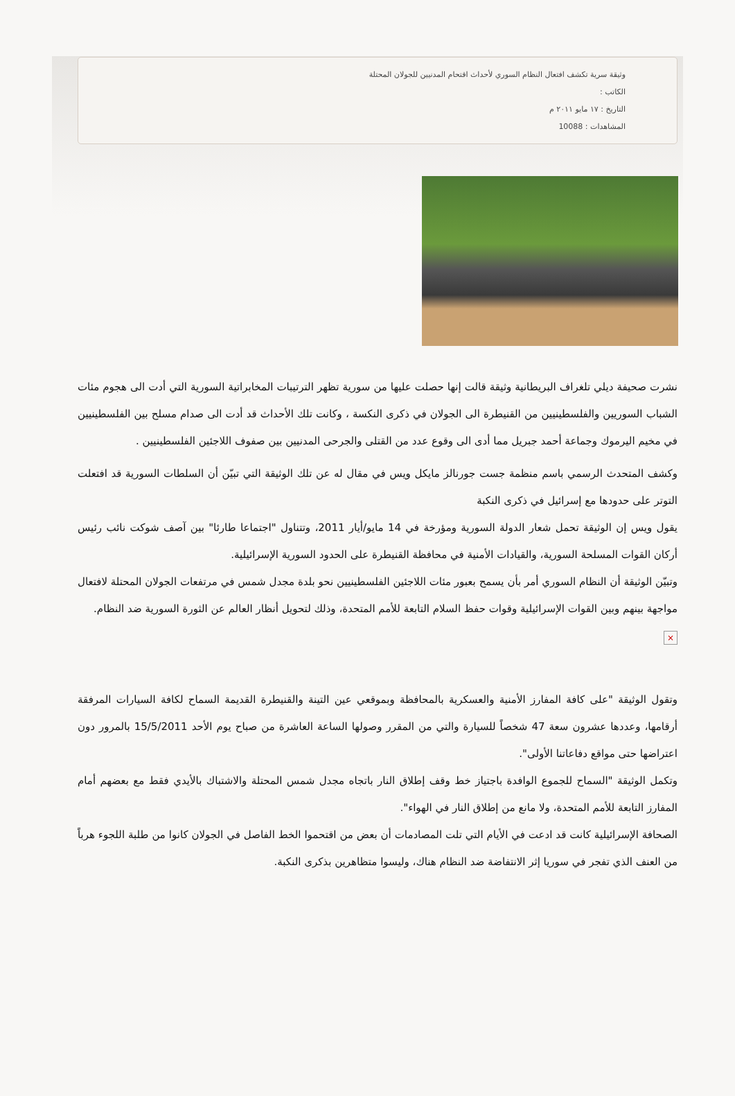وثيقة سرية تكشف افتعال النظام السوري لأحداث اقتحام المدنيين للجولان المحتلة
الكاتب :
التاريخ : ١٧ مايو ٢٠١١ م
المشاهدات : 10088
نشرت صحيفة ديلي تلغراف البريطانية وثيقة قالت إنها حصلت عليها من سورية تظهر الترتيبات المخابراتية السورية التي أدت الى هجوم مئات الشباب السوريين والفلسطينيين من القنيطرة الى الجولان في ذكرى النكسة ، وكانت تلك الأحداث قد أدت الى صدام مسلح بين الفلسطينيين في مخيم اليرموك وجماعة أحمد جبريل مما أدى الى وقوع عدد من القتلى والجرحى المدنيين بين صفوف اللاجئين الفلسطينيين .
وكشف المتحدث الرسمي باسم منظمة جست جورنالز مايكل ويس في مقال له عن تلك الوثيقة التي تبيّن أن السلطات السورية قد افتعلت التوتر على حدودها مع إسرائيل في ذكرى النكبة
يقول ويس إن الوثيقة تحمل شعار الدولة السورية ومؤرخة في 14 مايو/أيار 2011، وتتناول "اجتماعا طارئا" بين آصف شوكت نائب رئيس أركان القوات المسلحة السورية، والقيادات الأمنية في محافظة القنيطرة على الحدود السورية الإسرائيلية.
وتبيّن الوثيقة أن النظام السوري أمر بأن يسمح بعبور مئات اللاجئين الفلسطينيين نحو بلدة مجدل شمس في مرتفعات الجولان المحتلة لافتعال مواجهة بينهم وبين القوات الإسرائيلية وقوات حفظ السلام التابعة للأمم المتحدة، وذلك لتحويل أنظار العالم عن الثورة السورية ضد النظام.
×
وتقول الوثيقة "على كافة المفارز الأمنية والعسكرية بالمحافظة وبموقعي عين التينة والقنيطرة القديمة السماح لكافة السيارات المرفقة أرقامها، وعددها عشرون سعة 47 شخصاً للسيارة والتي من المقرر وصولها الساعة العاشرة من صباح يوم الأحد 15/5/2011 بالمرور دون اعتراضها حتى مواقع دفاعاتنا الأولى".
وتكمل الوثيقة "السماح للجموع الوافدة باجتياز خط وقف إطلاق النار باتجاه مجدل شمس المحتلة والاشتباك بالأيدي فقط مع بعضهم أمام المفارز التابعة للأمم المتحدة، ولا مانع من إطلاق النار في الهواء".
الصحافة الإسرائيلية كانت قد ادعت في الأيام التي تلت المصادمات أن بعض من اقتحموا الخط الفاصل في الجولان كانوا من طلبة اللجوء هرباً من العنف الذي تفجر في سوريا إثر الانتفاضة ضد النظام هناك، وليسوا متظاهرين بذكرى النكبة.